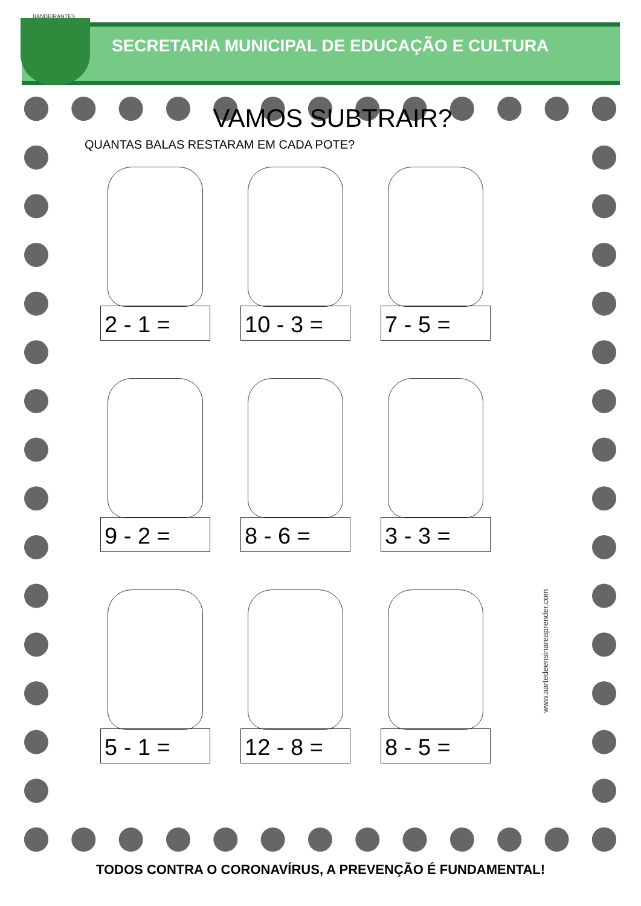BANDEIRANTES
SECRETARIA MUNICIPAL DE EDUCAÇÃO E CULTURA
VAMOS SUBTRAIR?
QUANTAS BALAS RESTARAM EM CADA POTE?
2 - 1 =
10 - 3 =
7 - 5 =
9 - 2 =
8 - 6 =
3 - 3 =
5 - 1 =
12 - 8 =
8 - 5 =
www.aartedeensinareaprender.com
TODOS CONTRA O CORONAVÍRUS, A PREVENÇÃO É FUNDAMENTAL!